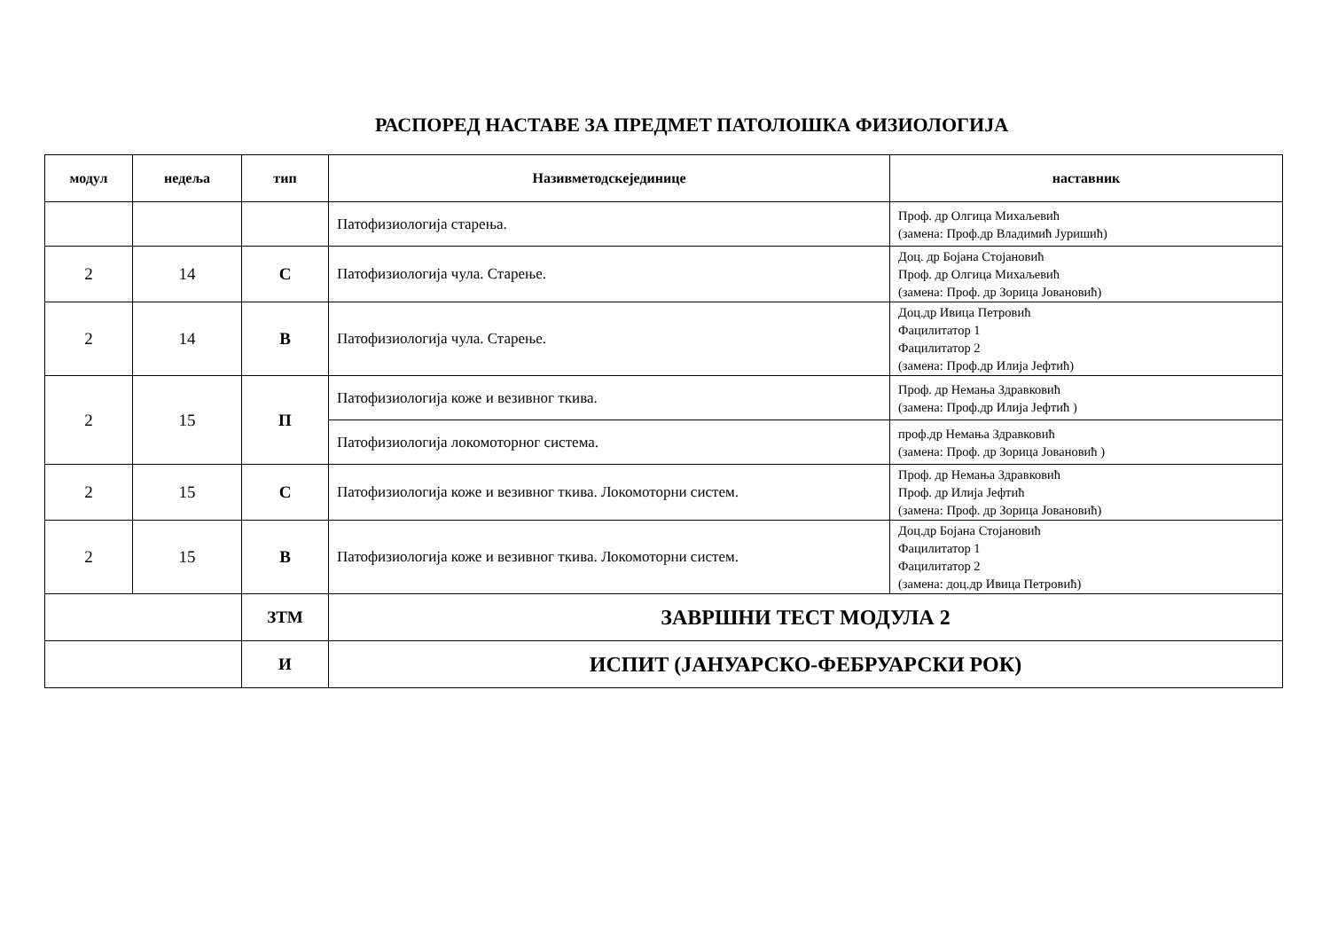РАСПОРЕД НАСТАВЕ ЗА ПРЕДМЕТ ПАТОЛОШКА ФИЗИОЛОГИЈА
| модул | недеља | тип | Називметодскејединице | наставник |
| --- | --- | --- | --- | --- |
| | | | Патофизиологија старења. | Проф. др Олгица Михаљевић (замена: Проф.др Владимић Јуришић) |
| 2 | 14 | С | Патофизиологија чула. Старење. | Доц. др Бојана Стојановић Проф. др Олгица Михаљевић (замена: Проф. др Зорица Јовановић) |
| 2 | 14 | В | Патофизиологија чула. Старење. | Доц.др Ивица Петровић Фацилитатор 1 Фацилитатор 2 (замена: Проф.др Илија Јефтић) |
| 2 | 15 | П | Патофизиологија коже и везивног ткива. | Проф. др Немања Здравковић (замена: Проф.др Илија Јефтић ) |
| | | | Патофизиологија локомоторног система. | проф.др Немања Здравковић (замена: Проф. др Зорица Јовановић ) |
| 2 | 15 | С | Патофизиологија коже и везивног ткива. Локомоторни систем. | Проф. др Немања Здравковић Проф. др Илија Јефтић (замена: Проф. др Зорица Јовановић) |
| 2 | 15 | В | Патофизиологија коже и везивног ткива. Локомоторни систем. | Доц.др Бојана Стојановић Фацилитатор 1 Фацилитатор 2 (замена: доц.др Ивица Петровић) |
| | | ЗТМ | ЗАВРШНИ ТЕСТ МОДУЛА 2 | |
| | | И | ИСПИТ (ЈАНУАРСКО-ФЕБРУАРСКИ РОК) | |